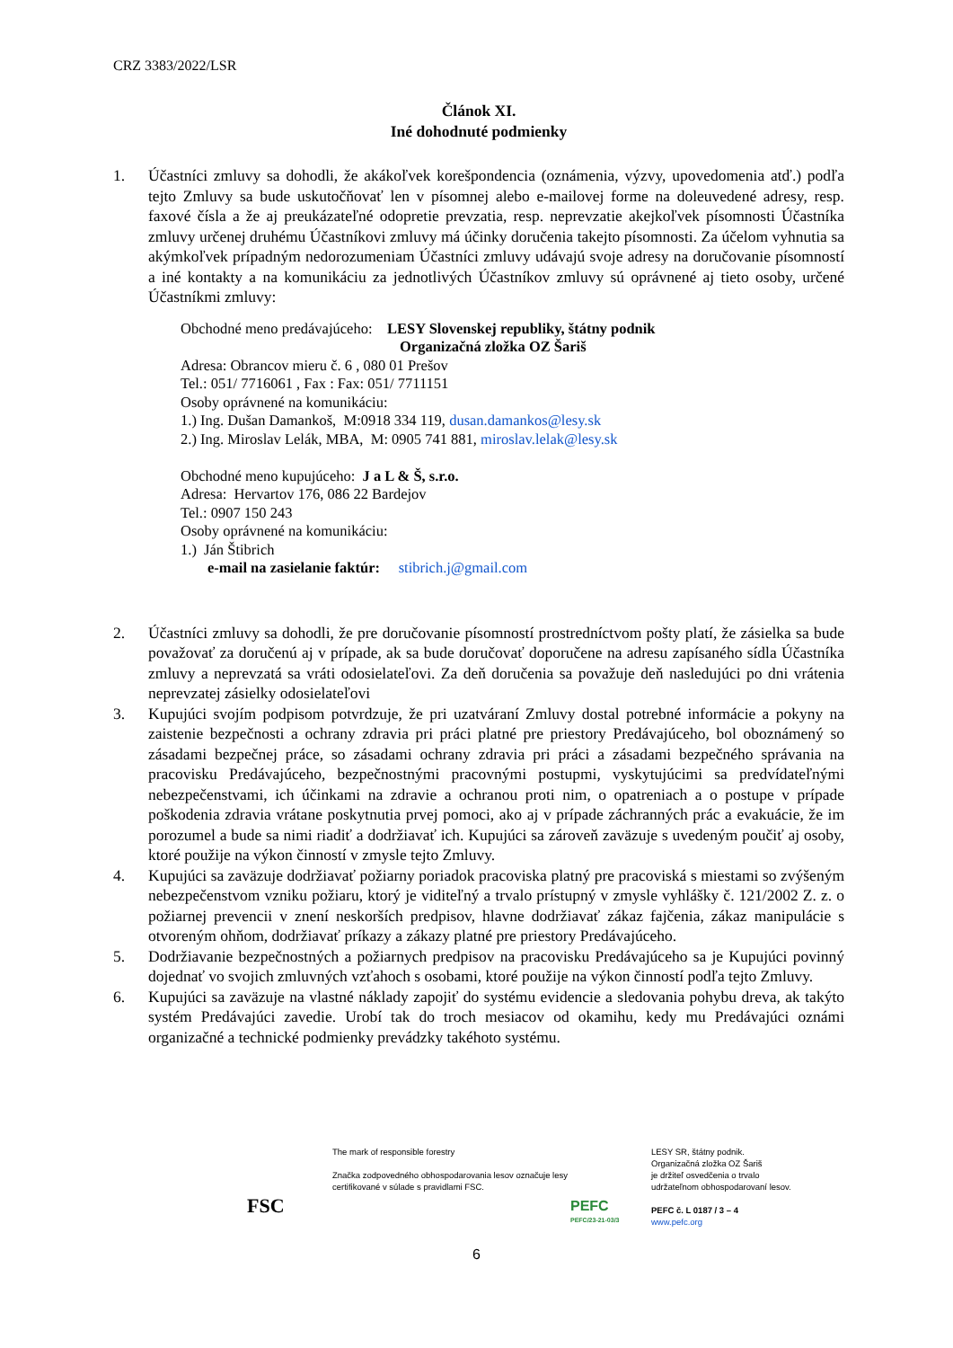CRZ 3383/2022/LSR
Článok XI.
Iné dohodnuté podmienky
1. Účastníci zmluvy sa dohodli, že akákoľvek korešpondencia (oznámenia, výzvy, upovedomenia atď.) podľa tejto Zmluvy sa bude uskutočňovať len v písomnej alebo e-mailovej forme na doleuvedené adresy, resp. faxové čísla a že aj preukázateľné odopretie prevzatia, resp. neprevzatie akejkoľvek písomnosti Účastníka zmluvy určenej druhému Účastníkovi zmluvy má účinky doručenia takejto písomnosti. Za účelom vyhnutia sa akýmkoľvek prípadným nedorozumeniam Účastníci zmluvy udávajú svoje adresy na doručovanie písomností a iné kontakty a na komunikáciu za jednotlivých Účastníkov zmluvy sú oprávnené aj tieto osoby, určené Účastníkmi zmluvy:
Obchodné meno predávajúceho: LESY Slovenskej republiky, štátny podnik
Organizačná zložka OZ Šariš
Adresa: Obrancov mieru č. 6 , 080 01 Prešov
Tel.: 051/ 7716061 , Fax : Fax: 051/ 7711151
Osoby oprávnené na komunikáciu:
1.) Ing. Dušan Damankoš, M:0918 334 119, dusan.damankos@lesy.sk
2.) Ing. Miroslav Lelák, MBA, M: 0905 741 881, miroslav.lelak@lesy.sk
Obchodné meno kupujúceho: J a L & Š, s.r.o.
Adresa: Hervartov 176, 086 22 Bardejov
Tel.: 0907 150 243
Osoby oprávnené na komunikáciu:
1.) Ján Štibrich
e-mail na zasielanie faktúr: stibrich.j@gmail.com
2. Účastníci zmluvy sa dohodli, že pre doručovanie písomností prostredníctvom pošty platí, že zásielka sa bude považovať za doručenú aj v prípade, ak sa bude doručovať doporučene na adresu zapísaného sídla Účastníka zmluvy a neprevzatá sa vráti odosielateľovi. Za deň doručenia sa považuje deň nasledujúci po dni vrátenia neprevzatej zásielky odosielateľovi
3. Kupujúci svojím podpisom potvrdzuje, že pri uzatváraní Zmluvy dostal potrebné informácie a pokyny na zaistenie bezpečnosti a ochrany zdravia pri práci platné pre priestory Predávajúceho, bol oboznámený so zásadami bezpečnej práce, so zásadami ochrany zdravia pri práci a zásadami bezpečného správania na pracovisku Predávajúceho, bezpečnostnými pracovnými postupmi, vyskytujúcimi sa predvídateľnými nebezpečenstvami, ich účinkami na zdravie a ochranou proti nim, o opatreniach a o postupe v prípade poškodenia zdravia vrátane poskytnutia prvej pomoci, ako aj v prípade záchranných prác a evakuácie, že im porozumel a bude sa nimi riadiť a dodržiavať ich. Kupujúci sa zároveň zaväzuje s uvedeným poučiť aj osoby, ktoré použije na výkon činností v zmysle tejto Zmluvy.
4. Kupujúci sa zaväzuje dodržiavať požiarny poriadok pracoviska platný pre pracoviská s miestami so zvýšeným nebezpečenstvom vzniku požiaru, ktorý je viditeľný a trvalo prístupný v zmysle vyhlášky č. 121/2002 Z. z. o požiarnej prevencii v znení neskorších predpisov, hlavne dodržiavať zákaz fajčenia, zákaz manipulácie s otvoreným ohňom, dodržiavať príkazy a zákazy platné pre priestory Predávajúceho.
5. Dodržiavanie bezpečnostných a požiarnych predpisov na pracovisku Predávajúceho sa je Kupujúci povinný dojednať vo svojich zmluvných vzťahoch s osobami, ktoré použije na výkon činností podľa tejto Zmluvy.
6. Kupujúci sa zaväzuje na vlastné náklady zapojiť do systému evidencie a sledovania pohybu dreva, ak takýto systém Predávajúci zavedie. Urobí tak do troch mesiacov od okamihu, kedy mu Predávajúci oznámi organizačné a technické podmienky prevádzky takéhoto systému.
FSC
The mark of responsible forestry
Značka zodpovedného obhospodarovania lesov označuje lesy certifikované v súlade s pravidlami FSC.
PEFC
PEFC/23-21-03/3
LESY SR, štátny podnik.
Organizačná zložka OZ Šariš
je držiteľ osvedčenia o trvalo
udržateľnom obhospodarovaní lesov.
PEFC č. L 0187 / 3 – 4
www.pefc.org
6